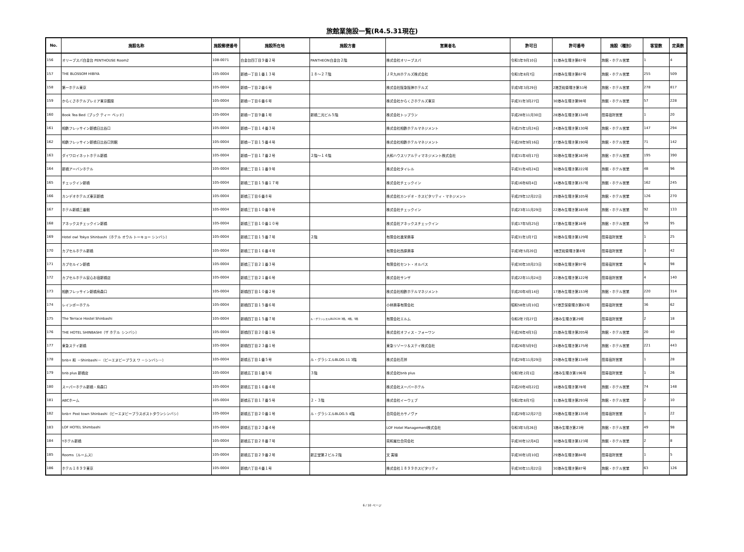旅館業施設一覧(R4.5.31現在)
| No. | 施設名称 | 施設郵便番号 | 施設所在地 | 施設方書 | 営業者名 | 許可日 | 許可番号 | 施設（種別） | 客室数 | 定員数 |
| --- | --- | --- | --- | --- | --- | --- | --- | --- | --- | --- |
| 156 | オリーブスパ白金台 PENTHOUSE Room2 | 108-0071 | 白金台四丁目９番２号 | PANTHEON白金台２階 | 株式会社オリーブスパ | 令和1年9月10日 | 31港み生環き第67号 | 旅館・ホテル営業 | 1 | 4 |
| 157 | THE BLOSSOM HIBIYA | 105-0004 | 新橋一丁目１番１３号 | １８～２７階 | ＪＲ九州ホテルズ株式会社 | 令和1年8月7日 | 29港み生環き第67号 | 旅館・ホテル営業 | 255 | 509 |
| 158 | 第一ホテル東京 | 105-0004 | 新橋一丁目２番６号 | | 株式会社阪急阪神ホテルズ | 平成5年3月29日 | 2港芝総衛環き第51号 | 旅館・ホテル営業 | 278 | 817 |
| 159 | からくさホテルプレミア東京銀座 | 105-0004 | 新橋一丁目６番６号 | | 株式会社からくさホテルズ東京 | 平成31年3月27日 | 30港み生環き第98号 | 旅館・ホテル営業 | 57 | 228 |
| 160 | Book Tea Bed（ブック ティー ベッド） | 105-0004 | 新橋一丁目９番１号 | 新橋二光ビル５階 | 株式会社トップラン | 平成28年11月30日 | 28港み生環き第134号 | 簡易宿所営業 | 1 | 20 |
| 161 | 相鉄フレッサイン新橋日比谷口 | 105-0004 | 新橋一丁目１４番３号 | | 株式会社相鉄ホテルマネジメント | 平成25年1月24日 | 24港み生環き第130号 | 旅館・ホテル営業 | 147 | 294 |
| 162 | 相鉄フレッサイン新橋日比谷口別館 | 105-0004 | 新橋一丁目１５番４号 | | 株式会社相鉄ホテルマネジメント | 平成28年9月16日 | 27港み生環き第190号 | 旅館・ホテル営業 | 71 | 142 |
| 163 | ダイワロイネットホテル新橋 | 105-0004 | 新橋一丁目１７番２号 | ２階～１４階 | 大和ハウスリアルティマネジメント株式会社 | 平成31年4月17日 | 30港み生環き第163号 | 旅館・ホテル営業 | 195 | 390 |
| 164 | 新橋アーバンホテル | 105-0004 | 新橋二丁目１１番９号 | | 株式会社タイレル | 平成31年4月24日 | 30港み生環き第222号 | 旅館・ホテル営業 | 48 | 96 |
| 165 | チェックイン新橋 | 105-0004 | 新橋二丁目１５番１７号 | | 株式会社チェックイン | 平成16年6月4日 | 14港み生環き第157号 | 旅館・ホテル営業 | 162 | 245 |
| 166 | カンデオホテルズ東京新橋 | 105-0004 | 新橋三丁目６番８号 | | 株式会社カンデオ・ホスピタリティ・マネジメント | 平成29年12月22日 | 29港み生環き第105号 | 旅館・ホテル営業 | 126 | 270 |
| 167 | ホテル新橋三番館 | 105-0004 | 新橋三丁目１０番９号 | | 株式会社チェックイン | 平成23年11月29日 | 22港み生環き第165号 | 旅館・ホテル営業 | 92 | 133 |
| 168 | アネックスチェックイン新橋 | 105-0004 | 新橋三丁目１０番１０号 | | 株式会社アネックスチェックイン | 平成17年5月25日 | 17港み生環き第16号 | 旅館・ホテル営業 | 59 | 95 |
| 169 | Hotel owl Tokyo Shinbashi（ホテル オウル トーキョー シンバシ） | 105-0004 | 新橋三丁目１５番７号 | ２階 | 有限会社進栄商事 | 平成31年1月7日 | 30港み生環き第129号 | 簡易宿所営業 | 1 | 25 |
| 170 | カプセルホテル新橋 | 105-0004 | 新橋三丁目１６番４号 | | 有限会社西原商事 | 平成3年5月20日 | 3港芝総衛環き第6号 | 簡易宿所営業 | 3 | 42 |
| 171 | カプセルイン新橋 | 105-0004 | 新橋三丁目２１番３号 | | 有限会社セント・オルバス | 平成30年10月23日 | 30港み生環き第97号 | 簡易宿所営業 | 6 | 98 |
| 172 | カプセルホテル安心お宿新橋店 | 105-0004 | 新橋三丁目２１番６号 | | 株式会社サンザ | 平成22年11月24日 | 22港み生環き第122号 | 簡易宿所営業 | 4 | 140 |
| 173 | 相鉄フレッサイン新橋烏森口 | 105-0004 | 新橋四丁目１０番２号 | | 株式会社相鉄ホテルマネジメント | 平成20年4月14日 | 17港み生環き第153号 | 旅館・ホテル営業 | 220 | 314 |
| 174 | レインボーホテル | 105-0004 | 新橋四丁目１５番６号 | | 小林商事有限会社 | 昭和58年1月10日 | 57港芝保衛環き第63号 | 簡易宿所営業 | 36 | 62 |
| 175 | The Terrace Hostel Shinbashi | 105-0004 | 新橋四丁目１５番７号 | ル・グランシエルBLDG34 3階、4階、5階 | 有限会社エルム | 令和2年7月27日 | 2港み生環き第29号 | 簡易宿所営業 | 2 | 18 |
| 176 | THE HOTEL SHINBASHI（ザ ホテル シンバシ） | 105-0004 | 新橋四丁目２０番１号 | | 株式会社オフィス・フォーワン | 平成26年4月3日 | 25港み生環き第205号 | 旅館・ホテル営業 | 20 | 40 |
| 177 | 東急ステイ新橋 | 105-0004 | 新橋四丁目２３番１号 | | 東急リゾーツ＆ステイ株式会社 | 平成26年5月9日 | 24港み生環き第175号 | 旅館・ホテル営業 | 221 | 443 |
| 178 | bnb+ 和 －Shinbashi－（ビーエヌビープラス ワ －シンバシ－） | 105-0004 | 新橋五丁目１番５号 | ル・グラシエルBLDG.11 3階 | 株式会社花祥 | 平成29年11月29日 | 29港み生環き第134号 | 簡易宿所営業 | 1 | 28 |
| 179 | bnb plus 新橋店 | 105-0004 | 新橋五丁目１番５号 | ３階 | 株式会社bnb plus | 令和3年2月1日 | 2港み生環き第196号 | 簡易宿所営業 | 1 | 26 |
| 180 | スーパーホテル新橋・烏森口 | 105-0004 | 新橋五丁目１６番４号 | | 株式会社スーパーホテル | 平成20年4月22日 | 18港み生環き第78号 | 旅館・ホテル営業 | 74 | 148 |
| 181 | ABCホーム | 105-0004 | 新橋五丁目１７番５号 | ２・３階 | 株式会社イーウェブ | 令和2年8月7日 | 31港み生環き第293号 | 旅館・ホテル営業 | 2 | 10 |
| 182 | bnb+ Post town Shinbashi（ビーエヌビープラスポストタウンシンバシ） | 105-0004 | 新橋五丁目２０番１号 | ル・グラシエルBLDG.5 4階 | 合同会社カサノヴァ | 平成29年12月27日 | 29港み生環き第135号 | 簡易宿所営業 | 1 | 22 |
| 183 | LOF HOTEL Shimbashi | 105-0004 | 新橋五丁目２３番４号 | | LOF Hotel Management株式会社 | 令和3年5月26日 | 3港み生環き第23号 | 旅館・ホテル営業 | 49 | 98 |
| 184 | Yホテル新橋 | 105-0004 | 新橋五丁目２８番７号 | | 奕和嵐仕合同会社 | 平成30年12月4日 | 30港み生環き第123号 | 旅館・ホテル営業 | 2 | 8 |
| 185 | Rooms（ルームス） | 105-0004 | 新橋五丁目２９番２号 | 新正堂第２ビル２階 | 文 寅植 | 平成30年1月10日 | 29港み生環き第84号 | 簡易宿所営業 | 1 | 5 |
| 186 | ホテル１８９９東京 | 105-0004 | 新橋六丁目４番１号 | | 株式会社１８９９ホスピタリティ | 平成30年11月22日 | 30港み生環き第87号 | 旅館・ホテル営業 | 63 | 126 |
6 / 10 ページ